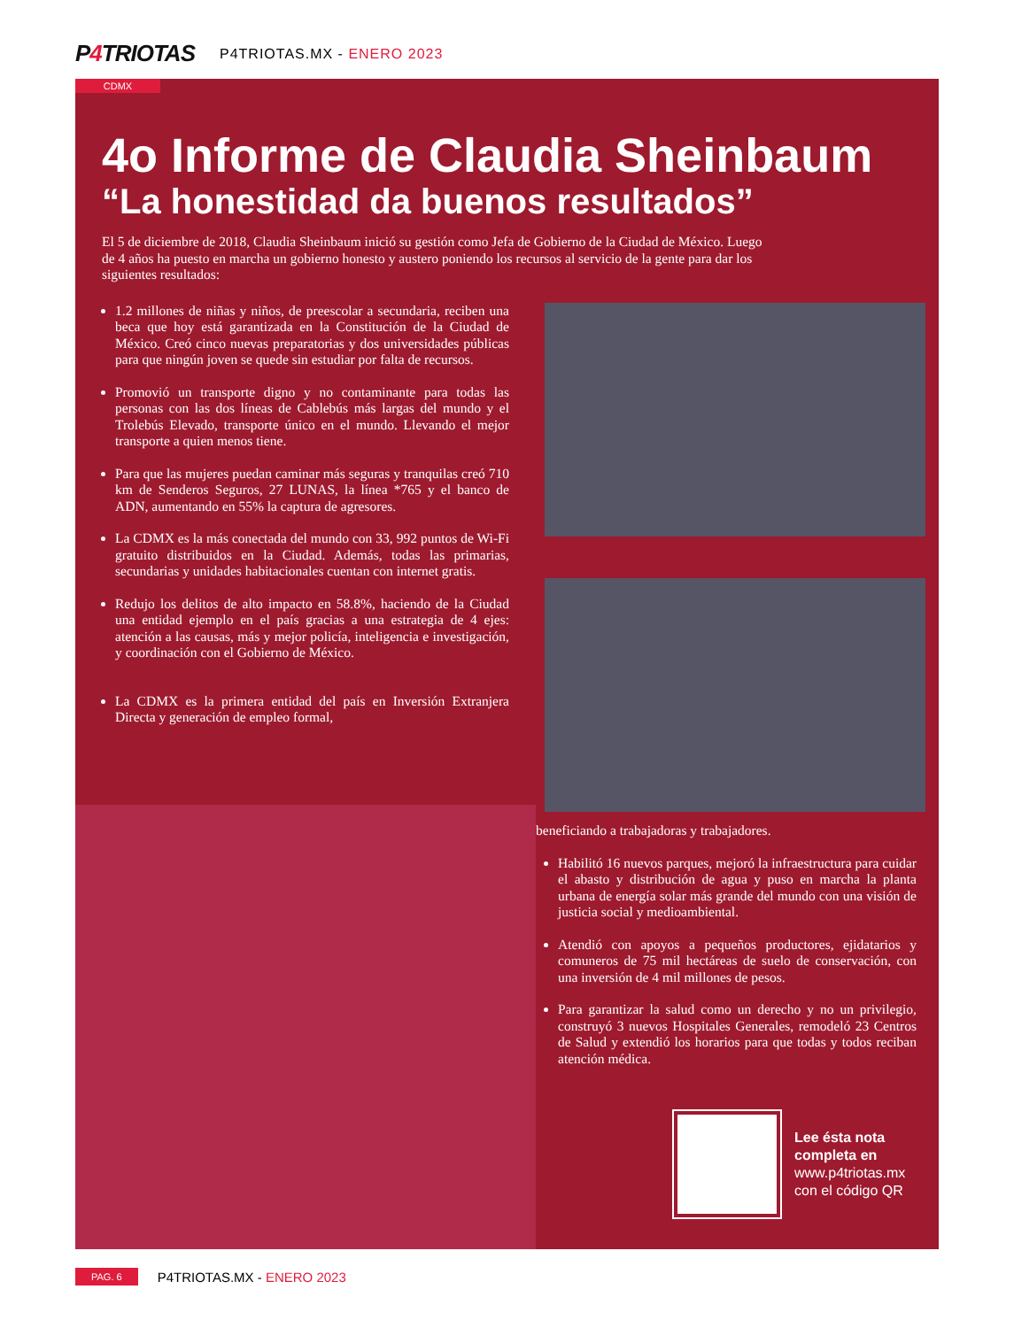P4 TRIOTAS
P4TRIOTAS.MX - ENERO 2023
CDMX
4o Informe de Claudia Sheinbaum
“La honestidad da buenos resultados”
El 5 de diciembre de 2018, Claudia Sheinbaum inició su gestión como Jefa de Gobierno de la Ciudad de México. Luego de 4 años ha puesto en marcha un gobierno honesto y austero poniendo los recursos al servicio de la gente para dar los siguientes resultados:
1.2 millones de niñas y niños, de preescolar a secundaria, reciben una beca que hoy está garantizada en la Constitución de la Ciudad de México. Creó cinco nuevas preparatorias y dos universidades públicas para que ningún joven se quede sin estudiar por falta de recursos.
Promovió un transporte digno y no contaminante para todas las personas con las dos líneas de Cablebús más largas del mundo y el Trolebús Elevado, transporte único en el mundo. Llevando el mejor transporte a quien menos tiene.
Para que las mujeres puedan caminar más seguras y tranquilas creó 710 km de Senderos Seguros, 27 LUNAS, la línea *765 y el banco de ADN, aumentando en 55% la captura de agresores.
La CDMX es la más conectada del mundo con 33, 992 puntos de Wi-Fi gratuito distribuidos en la Ciudad. Además, todas las primarias, secundarias y unidades habitacionales cuentan con internet gratis.
Redujo los delitos de alto impacto en 58.8%, haciendo de la Ciudad una entidad ejemplo en el país gracias a una estrategia de 4 ejes: atención a las causas, más y mejor policía, inteligencia e investigación, y coordinación con el Gobierno de México.
La CDMX es la primera entidad del país en Inversión Extranjera Directa y generación de empleo formal,
beneficiando a trabajadoras y trabajadores.
Habilitó 16 nuevos parques, mejoró la infraestructura para cuidar el abasto y distribución de agua y puso en marcha la planta urbana de energía solar más grande del mundo con una visión de justicia social y medioambiental.
Atendió con apoyos a pequeños productores, ejidatarios y comuneros de 75 mil hectáreas de suelo de conservación, con una inversión de 4 mil millones de pesos.
Para garantizar la salud como un derecho y no un privilegio, construyó 3 nuevos Hospitales Generales, remodeló 23 Centros de Salud y extendió los horarios para que todas y todos reciban atención médica.
Lee ésta nota
completa en
www.p4triotas.mx
con el código QR
PAG. 6 P4TRIOTAS.MX - ENERO 2023